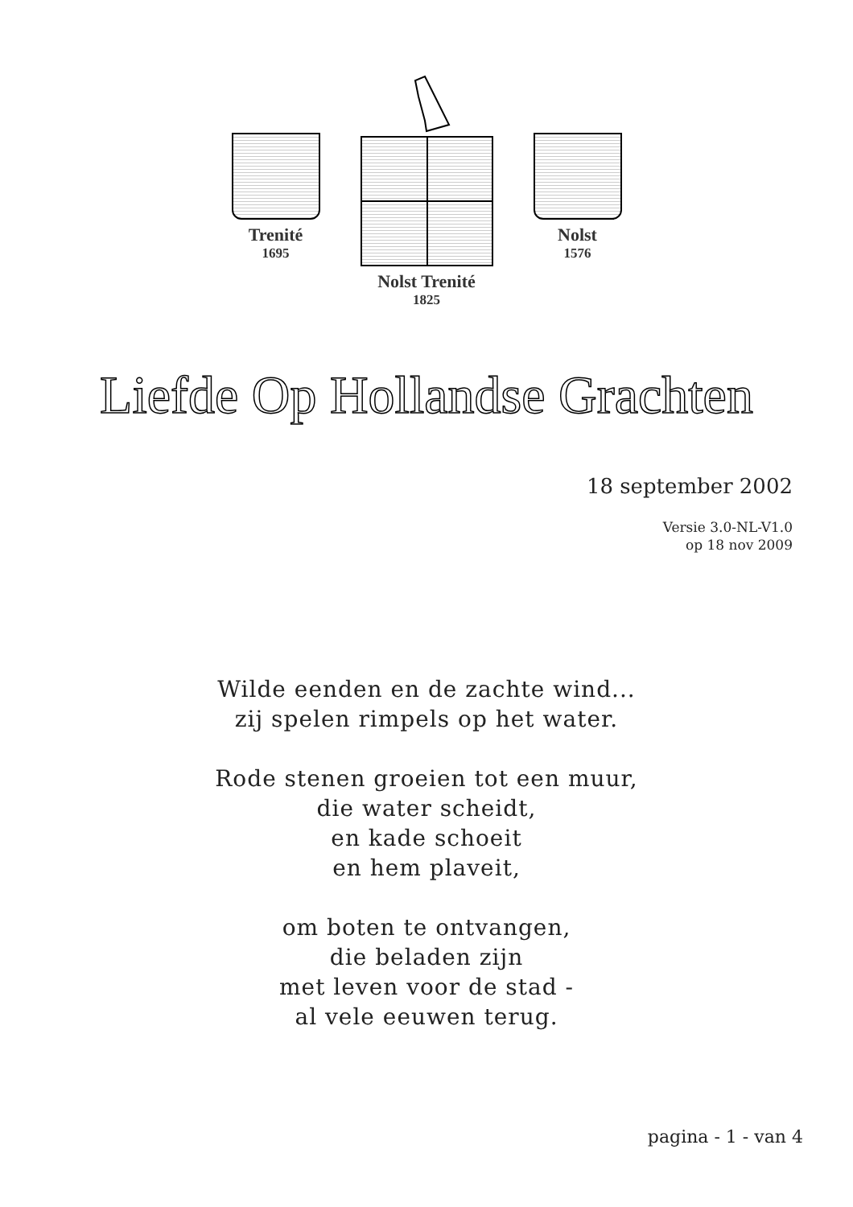Trenité
1695
Nolst Trenité
1825
Nolst
1576
Liefde Op Hollandse Grachten
18 september 2002
Versie 3.0-NL-V1.0
op 18 nov 2009
Wilde eenden en de zachte wind...
zij spelen rimpels op het water.
Rode stenen groeien tot een muur,
die water scheidt,
en kade schoeit
en hem plaveit,
om boten te ontvangen,
die beladen zijn
met leven voor de stad -
al vele eeuwen terug.
pagina - 1 - van 4